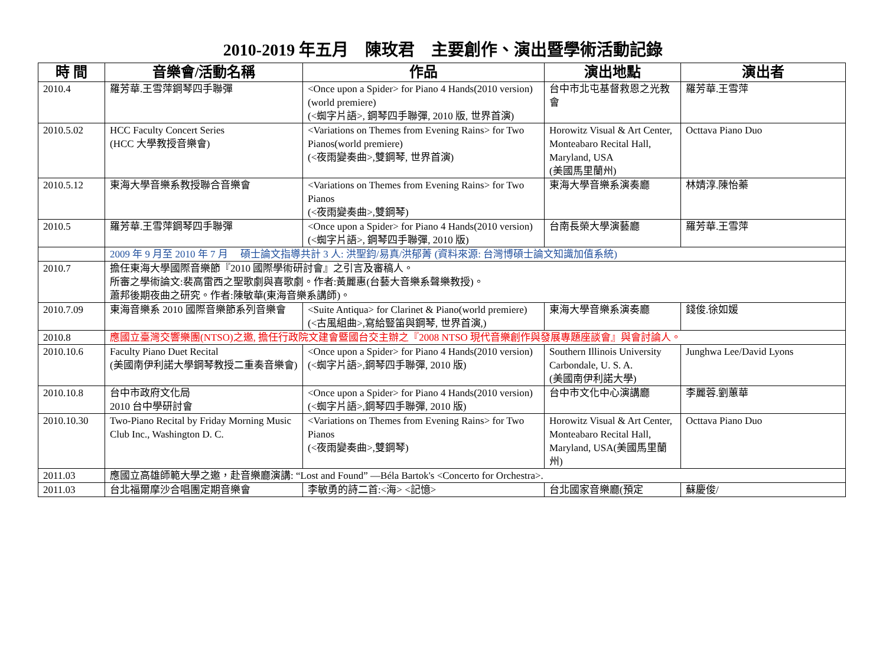2010-2019 年五月　陳玫君　主要創作、演出暨學術活動記錄
| 時 間 | 音樂會/活動名稱 | 作品 | 演出地點 | 演出者 |
| --- | --- | --- | --- | --- |
| 2010.4 | 羅芳華.王雪萍鋼琴四手聯彈 | <Once upon a Spider> for Piano 4 Hands(2010 version) (world premiere) (<蜘字片語>, 鋼琴四手聯彈, 2010 版, 世界首演) | 台中市北屯基督救恩之光教會 | 羅芳華.王雪萍 |
| 2010.5.02 | HCC Faculty Concert Series (HCC 大學教授音樂會) | <Variations on Themes from Evening Rains> for Two Pianos(world premiere) (<夜雨變奏曲>,雙鋼琴, 世界首演) | Horowitz Visual & Art Center, Monteabaro Recital Hall, Maryland, USA (美國馬里蘭州) | Octtava Piano Duo |
| 2010.5.12 | 東海大學音樂系教授聯合音樂會 | <Variations on Themes from Evening Rains> for Two Pianos (<夜雨變奏曲>,雙鋼琴) | 東海大學音樂系演奏廳 | 林婧淳.陳怡蓁 |
| 2010.5 | 羅芳華.王雪萍鋼琴四手聯彈 | <Once upon a Spider> for Piano 4 Hands(2010 version) (<蜘字片語>, 鋼琴四手聯彈, 2010 版) | 台南長榮大學演藝廳 | 羅芳華.王雪萍 |
| | 2009 年 9 月至 2010 年 7 月 碩士論文指導共計 3 人: 洪聖鈞/易真/洪郁菁 (資料來源: 台灣博碩士論文知識加值系統) | | | |
| 2010.7 | 擔任東海大學國際音樂節『2010 國際學術研討會』之引言及審稿人。 所審之學術論文:裴高雷西之聖歌劇與喜歌劇。作者:黃麗惠(台藝大音樂系聲樂教授)。 蕭邦後期夜曲之研究。作者:陳敏華(東海音樂系講師)。 | | | |
| 2010.7.09 | 東海音樂系 2010 國際音樂節系列音樂會 | <Suite Antiqua> for Clarinet & Piano(world premiere) (<古風組曲>,寫給豎笛與鋼琴, 世界首演,) | 東海大學音樂系演奏廳 | 錢俊.徐如媛 |
| 2010.8 | 應國立臺灣交響樂團(NTSO)之邀, 擔任行政院文建會暨國台交主辦之『2008 NTSO 現代音樂創作與發展專題座談會』與會討論人。 | | | |
| 2010.10.6 | Faculty Piano Duet Recital (美國南伊利諾大學鋼琴教授二重奏音樂會) | <Once upon a Spider> for Piano 4 Hands(2010 version) (<蜘字片語>,鋼琴四手聯彈, 2010 版) | Southern Illinois University Carbondale, U. S. A. (美國南伊利諾大學) | Junghwa Lee/David Lyons |
| 2010.10.8 | 台中市政府文化局 2010 台中學研討會 | <Once upon a Spider> for Piano 4 Hands(2010 version) (<蜘字片語>,鋼琴四手聯彈, 2010 版) | 台中市文化中心演講廳 | 李麗蓉.劉蕙華 |
| 2010.10.30 | Two-Piano Recital by Friday Morning Music Club Inc., Washington D. C. | <Variations on Themes from Evening Rains> for Two Pianos (<夜雨變奏曲>,雙鋼琴) | Horowitz Visual & Art Center, Monteabaro Recital Hall, Maryland, USA(美國馬里蘭州) | Octtava Piano Duo |
| 2011.03 | 應國立高雄師範大學之邀，赴音樂廳演講: “Lost and Found” —Béla Bartok's <Concerto for Orchestra>. | | | |
| 2011.03 | 台北福爾摩沙合唱團定期音樂會 | 李敏勇的詩二首:<海> <記憶> | 台北國家音樂廳(預定 | 蘇慶俊/ |